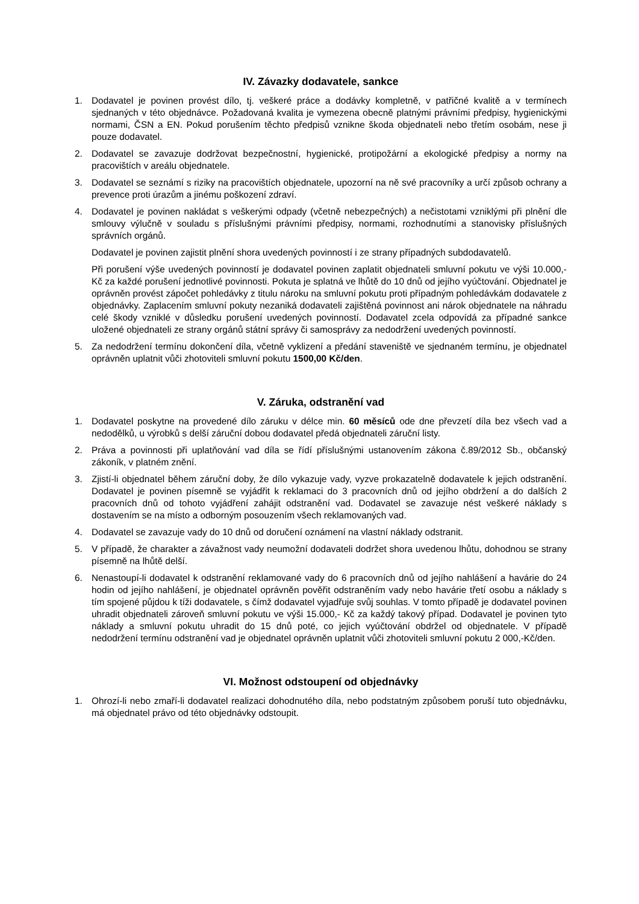IV. Závazky dodavatele, sankce
1. Dodavatel je povinen provést dílo, tj. veškeré práce a dodávky kompletně, v patřičné kvalitě a v termínech sjednaných v této objednávce. Požadovaná kvalita je vymezena obecně platnými právními předpisy, hygienickými normami, ČSN a EN. Pokud porušením těchto předpisů vznikne škoda objednateli nebo třetím osobám, nese ji pouze dodavatel.
2. Dodavatel se zavazuje dodržovat bezpečnostní, hygienické, protipožární a ekologické předpisy a normy na pracovištích v areálu objednatele.
3. Dodavatel se seznámí s riziky na pracovištích objednatele, upozorní na ně své pracovníky a určí způsob ochrany a prevence proti úrazům a jinému poškození zdraví.
4. Dodavatel je povinen nakládat s veškerými odpady (včetně nebezpečných) a nečistotami vzniklými při plnění dle smlouvy výlučně v souladu s příslušnými právními předpisy, normami, rozhodnutími a stanovisky příslušných správních orgánů.
Dodavatel je povinen zajistit plnění shora uvedených povinností i ze strany případných subdodavatelů.
Při porušení výše uvedených povinností je dodavatel povinen zaplatit objednateli smluvní pokutu ve výši 10.000,- Kč za každé porušení jednotlivé povinnosti. Pokuta je splatná ve lhůtě do 10 dnů od jejího vyúčtování. Objednatel je oprávněn provést zápočet pohledávky z titulu nároku na smluvní pokutu proti případným pohledávkám dodavatele z objednávky. Zaplacením smluvní pokuty nezaniká dodavateli zajištěná povinnost ani nárok objednatele na náhradu celé škody vzniklé v důsledku porušení uvedených povinností. Dodavatel zcela odpovídá za případné sankce uložené objednateli ze strany orgánů státní správy či samosprávy za nedodržení uvedených povinností.
5. Za nedodržení termínu dokončení díla, včetně vyklizení a předání staveniště ve sjednaném termínu, je objednatel oprávněn uplatnit vůči zhotoviteli smluvní pokutu 1500,00 Kč/den.
V. Záruka, odstranění vad
1. Dodavatel poskytne na provedené dílo záruku v délce min. 60 měsíců ode dne převzetí díla bez všech vad a nedodělků, u výrobků s delší záruční dobou dodavatel předá objednateli záruční listy.
2. Práva a povinnosti při uplatňování vad díla se řídí příslušnými ustanovením zákona č.89/2012 Sb., občanský zákoník, v platném znění.
3. Zjistí-li objednatel během záruční doby, že dílo vykazuje vady, vyzve prokazatelně dodavatele k jejich odstranění. Dodavatel je povinen písemně se vyjádřit k reklamaci do 3 pracovních dnů od jejího obdržení a do dalších 2 pracovních dnů od tohoto vyjádření zahájit odstranění vad. Dodavatel se zavazuje nést veškeré náklady s dostavením se na místo a odborným posouzením všech reklamovaných vad.
4. Dodavatel se zavazuje vady do 10 dnů od doručení oznámení na vlastní náklady odstranit.
5. V případě, že charakter a závažnost vady neumožní dodavateli dodržet shora uvedenou lhůtu, dohodnou se strany písemně na lhůtě delší.
6. Nenastoupí-li dodavatel k odstranění reklamované vady do 6 pracovních dnů od jejího nahlášení a havárie do 24 hodin od jejího nahlášení, je objednatel oprávněn pověřit odstraněním vady nebo havárie třetí osobu a náklady s tím spojené půjdou k tíži dodavatele, s čímž dodavatel vyjadřuje svůj souhlas. V tomto případě je dodavatel povinen uhradit objednateli zároveň smluvní pokutu ve výši 15.000,- Kč za každý takový případ. Dodavatel je povinen tyto náklady a smluvní pokutu uhradit do 15 dnů poté, co jejich vyúčtování obdržel od objednatele. V případě nedodržení termínu odstranění vad je objednatel oprávněn uplatnit vůči zhotoviteli smluvní pokutu 2 000,-Kč/den.
VI. Možnost odstoupení od objednávky
1. Ohrozí-li nebo zmaří-li dodavatel realizaci dohodnutého díla, nebo podstatným způsobem poruší tuto objednávku, má objednatel právo od této objednávky odstoupit.